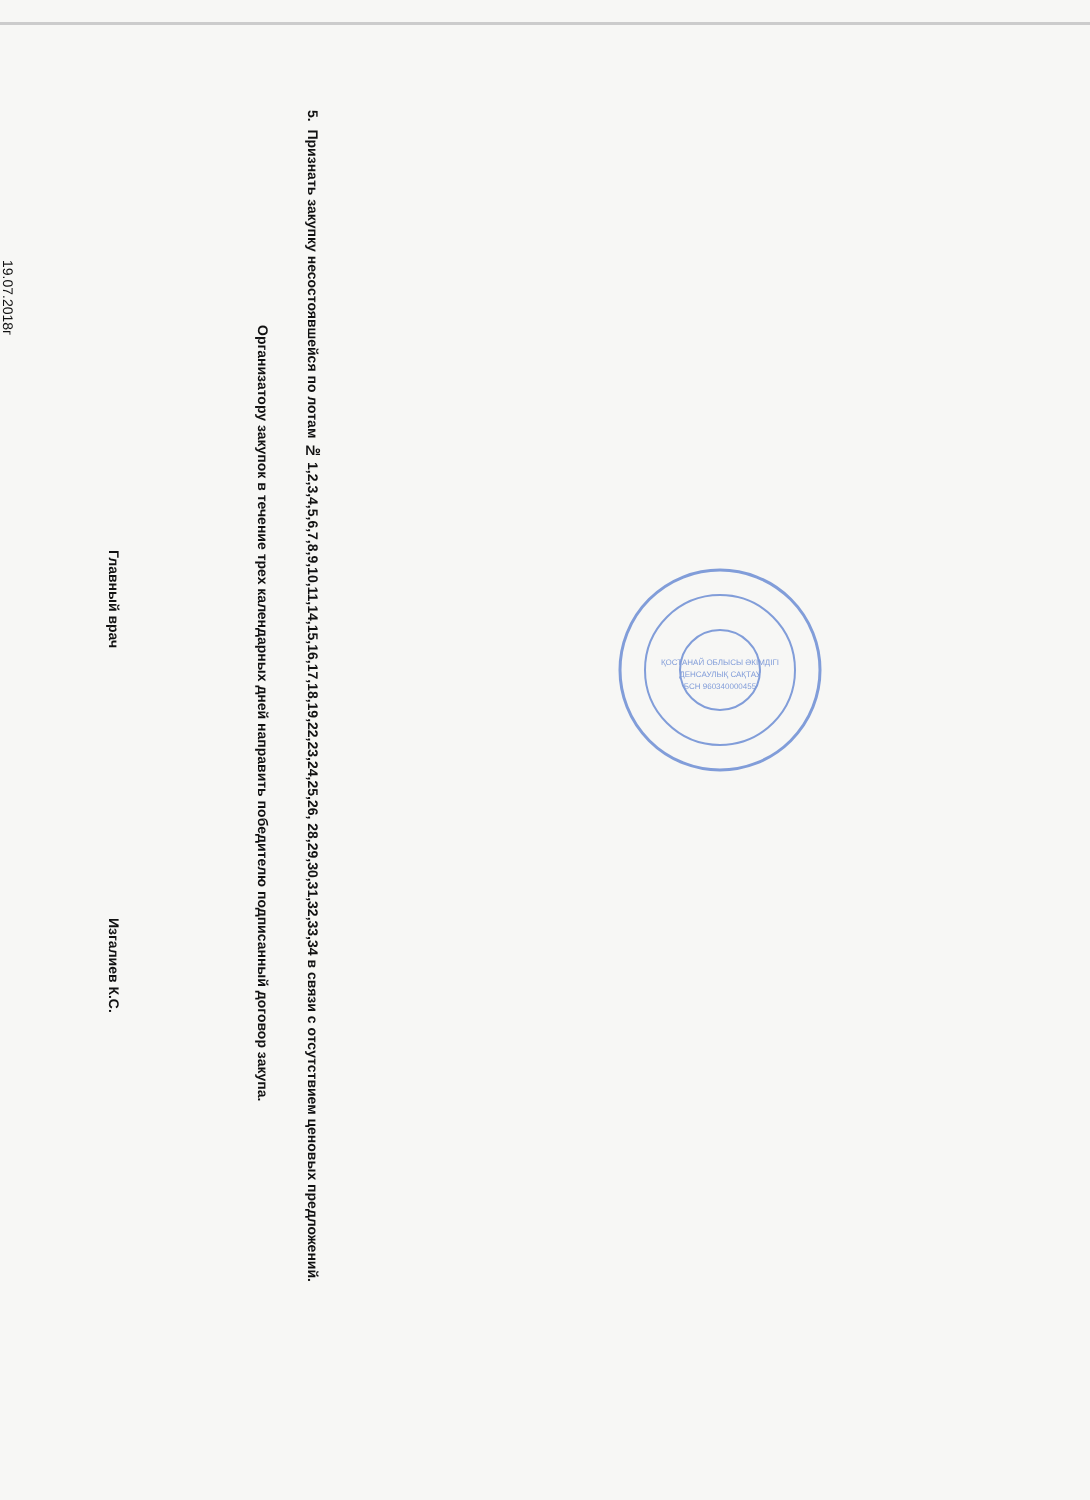5. Признать закупку несостоявшейся по лотам № 1,2,3,4,5,6,7,8,9,10,11,14,15,16,17,18,19,22,23,24,25,26, 28,29,30,31,32,33,34 в связи с отсутствием ценовых предложений.
Организатору закупок в течение трех календарных дней направить победителю подписанный договор закупа.
Главный врач Изгалиев К.С.
19.07.2018г
ҚОСТАНАЙ ОБЛЫСЫ ӘКІМДІГІ
ДЕНСАУЛЫҚ САҚТАУ
БСН 960340000455